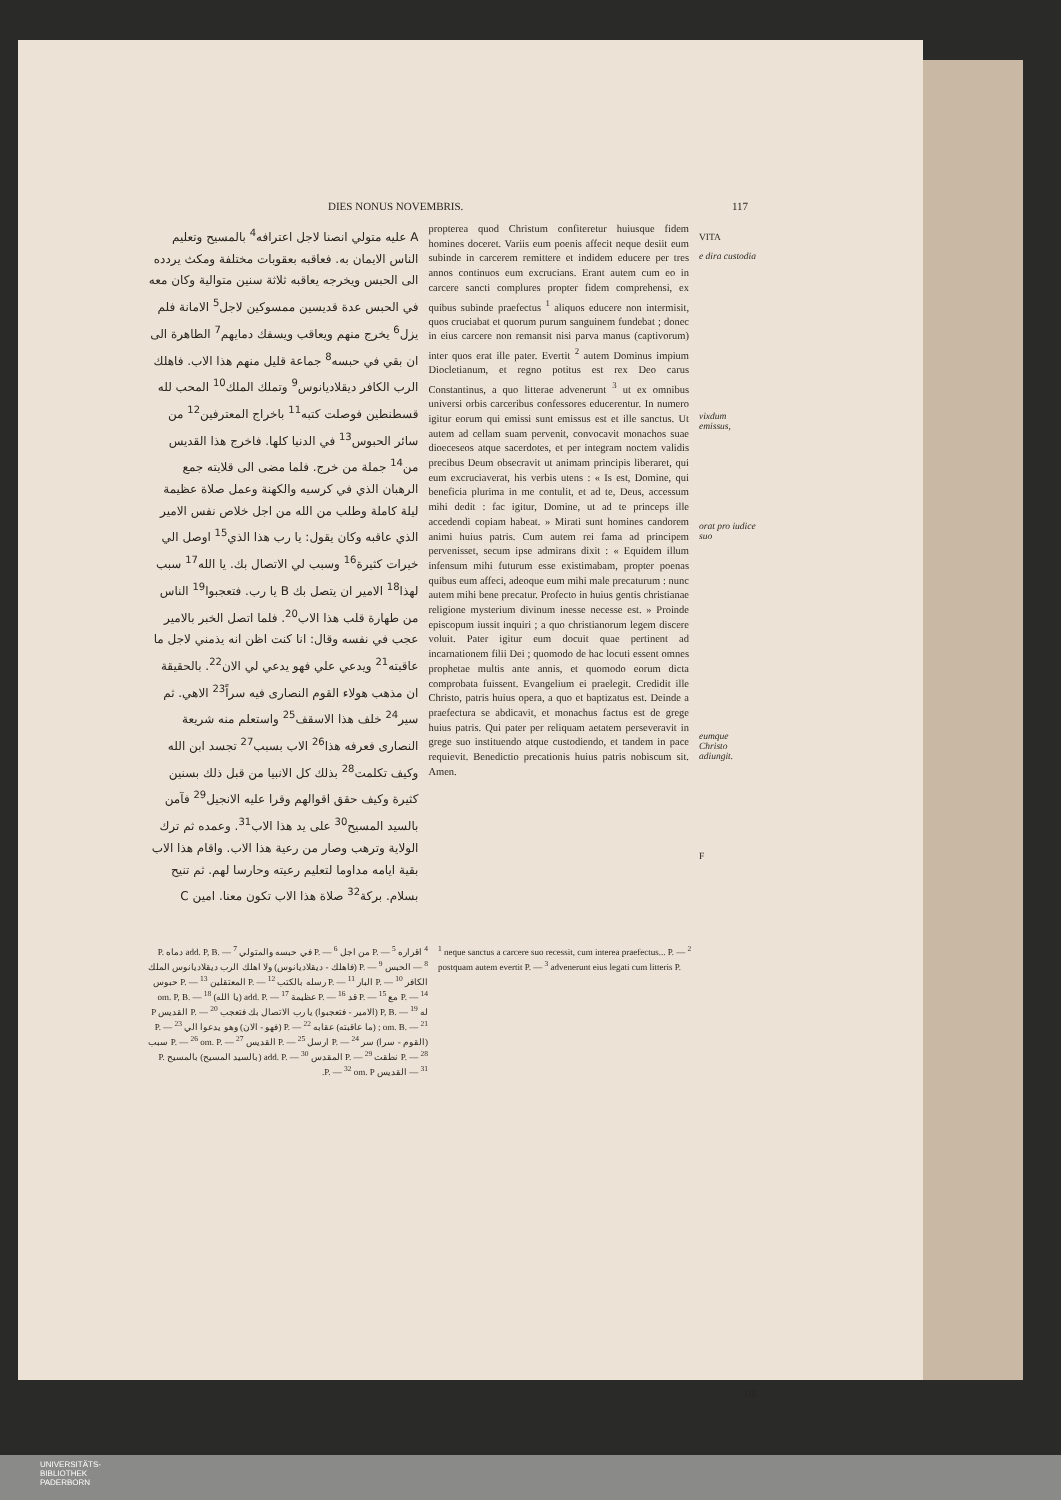DIES NONUS NOVEMBRIS. 117
A عليه متولي انصنا لاجل اعترافه<sup>4</sup> بالمسيح وتعليم الناس الايمان به. فعاقبه بعقوبات مختلفة ومكث يردده الى الحبس ويخرجه يعاقبه ثلاثة سنين متوالية وكان معه في الحبس عدة قديسين ممسوكين لاجل<sup>5</sup> الامانة فلم يزل<sup>6</sup> يخرج منهم ويعاقب ويسفك دمايهم<sup>7</sup> الطاهرة الى ان بقي في حبسه<sup>8</sup> جماعة قليل منهم هذا الاب. فاهلك الرب الكافر ديقلاديانوس<sup>9</sup> وتملك الملك<sup>10</sup> المحب لله قسطنطين فوصلت كتبه<sup>11</sup> باخراج المعترفين<sup>12</sup> من سائر الحبوس<sup>13</sup> في الدنيا كلها. فاخرج هذا القديس من<sup>14</sup> جملة من خرج. فلما مضى الى قلايته جمع الرهبان الذي في كرسيه والكهنة وعمل صلاة عظيمة ليلة كاملة وطلب من الله من اجل خلاص نفس الامير الذي عاقبه وكان يقول: يا رب هذا الذي<sup>15</sup> اوصل الي خيرات كثيرة<sup>16</sup> وسبب لي الاتصال بك. يا الله<sup>17</sup> سبب لهذا<sup>18</sup> الامير ان يتصل بك B يا رب. فتعجبوا<sup>19</sup> الناس من طهارة قلب هذا الاب<sup>20</sup>. فلما اتصل الخبر بالامير عجب في نفسه وقال: انا كنت اظن انه يذمني لاجل ما عاقبته<sup>21</sup> ويدعي علي فهو يدعي لي الان<sup>22</sup>. بالحقيقة ان مذهب هولاء القوم النصارى فيه سراً<sup>23</sup> الاهي. ثم سير<sup>24</sup> خلف هذا الاسقف<sup>25</sup> واستعلم منه شريعة النصارى فعرفه هذا<sup>26</sup> الاب بسبب<sup>27</sup> تجسد ابن الله وكيف تكلمت<sup>28</sup> بذلك كل الانبيا من قبل ذلك بسنين كثيرة وكيف حقق اقوالهم وقرا عليه الانجيل<sup>29</sup> فآمن بالسيد المسيح<sup>30</sup> على يد هذا الاب<sup>31</sup>. وعمده ثم ترك الولاية وترهب وصار من رعية هذا الاب. واقام هذا الاب بقية ايامه مداوما لتعليم رعيته وحارسا لهم. ثم تنيح بسلام. بركة<sup>32</sup> صلاة هذا الاب تكون معنا. امين C
propterea quod Christum confiteretur huiusque fidem homines doceret. Variis eum poenis affecit neque desiit eum subinde in carcerem remittere et indidem educere per tres annos continuos eum excrucians. Erant autem cum eo in carcere sancti complures propter fidem comprehensi, ex quibus subinde praefectus <sup>1</sup> aliquos educere non intermisit, quos cruciabat et quorum purum sanguinem fundebat ; donec in eius carcere non remansit nisi parva manus (captivorum) inter quos erat ille pater. Evertit <sup>2</sup> autem Dominus impium Diocletianum, et regno potitus est rex Deo carus Constantinus, a quo litterae advenerunt <sup>3</sup> ut ex omnibus universi orbis carceribus confessores educerentur. In numero igitur eorum qui emissi sunt emissus est et ille sanctus. Ut autem ad cellam suam pervenit, convocavit monachos suae dioeceseos atque sacerdotes, et per integram noctem validis precibus Deum obsecravit ut animam principis liberaret, qui eum excruciaverat, his verbis utens : « Is est, Domine, qui beneficia plurima in me contulit, et ad te, Deus, accessum mihi dedit : fac igitur, Domine, ut ad te princeps ille accedendi copiam habeat. » Mirati sunt homines candorem animi huius patris. Cum autem rei fama ad principem pervenisset, secum ipse admirans dixit : « Equidem illum infensum mihi futurum esse existimabam, propter poenas quibus eum affeci, adeoque eum mihi male precaturum : nunc autem mihi bene precatur. Profecto in huius gentis christianae religione mysterium divinum inesse necesse est. » Proinde episcopum iussit inquiri ; a quo christianorum legem discere voluit. Pater igitur eum docuit quae pertinent ad incarnationem filii Dei ; quomodo de hac locuti essent omnes prophetae multis ante annis, et quomodo eorum dicta comprobata fuissent. Evangelium ei praelegit. Credidit ille Christo, patris huius opera, a quo et baptizatus est. Deinde a praefectura se abdicavit, et monachus factus est de grege huius patris. Qui pater per reliquam aetatem perseveravit in grege suo instituendo atque custodiendo, et tandem in pace requievit. Benedictio precationis huius patris nobiscum sit. Amen.
VITA
e dira custodia
vixdum emissus,
orat pro iudice suo
eumque Christo adiungit.
F
<sup>4</sup> اقراره P. — <sup>5</sup> من اجل P. — <sup>6</sup> في حبسه والمتولي add. P, B. — <sup>7</sup> دماه P. — <sup>8</sup> الحبس P. — <sup>9</sup> (فاهلك - ديقلاديانوس) ولا اهلك الرب ديقلاديانوس الملك الكافر P. — <sup>10</sup> البار P. — <sup>11</sup> رسله بالكتب P. — <sup>12</sup> المعتقلين P. — <sup>13</sup> حبوس P. — <sup>14</sup> مع P. — <sup>15</sup> قد P. — <sup>16</sup> عظيمة add. P. — <sup>17</sup> (يا الله) om. P, B. — <sup>18</sup> له P, B. — <sup>19</sup> (الامير - فتعجبوا) يا رب الاتصال بك فتعجب P. — <sup>20</sup> القديس P ; om. B. — <sup>21</sup> (ما عاقبته) عقابه P. — <sup>22</sup> (فهو - الان) وهو يدعوا الي P. — <sup>23</sup> (القوم - سرا) سر P. — <sup>24</sup> ارسل P. — <sup>25</sup> القديس P. — <sup>26</sup> om. P. — <sup>27</sup> سبب P. — <sup>28</sup> نطقت P. — <sup>29</sup> المقدس add. P. — <sup>30</sup> (بالسيد المسيح) بالمسيح P. — <sup>31</sup> القديس P. — <sup>32</sup> om. P.
<sup>1</sup> neque sanctus a carcere suo recessit, cum interea praefectus... P. — <sup>2</sup> postquam autem evertit P. — <sup>3</sup> advenerunt eius legati cum litteris P.
DE
UNIVERSITÄTS-
BIBLIOTHEK
PADERBORN